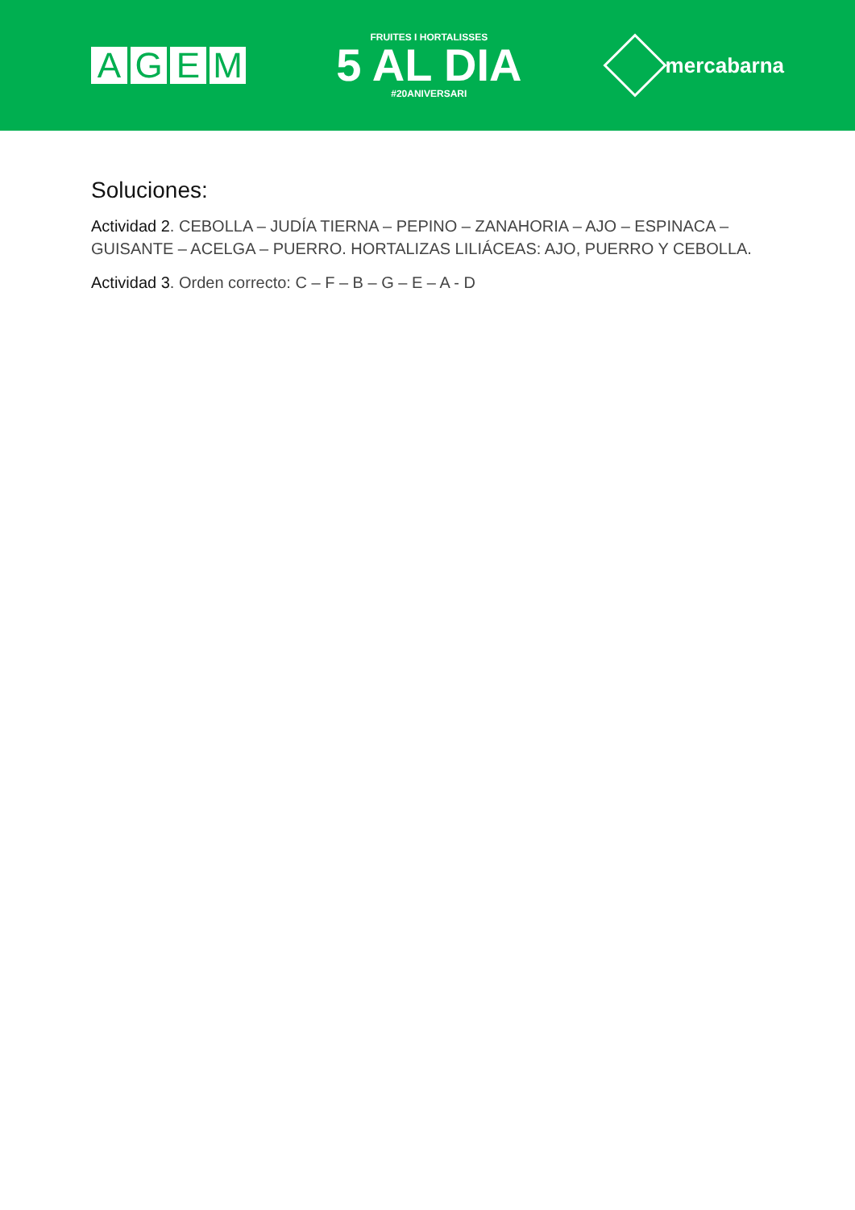AGEM
FRUITES I HORTALISSES
5 AL DIA
#20ANIVERSARI
mercabarna
Soluciones:
Actividad 2. CEBOLLA – JUDÍA TIERNA – PEPINO – ZANAHORIA – AJO – ESPINACA – GUISANTE – ACELGA – PUERRO. HORTALIZAS LILIÁCEAS: AJO, PUERRO Y CEBOLLA.
Actividad 3. Orden correcto: C – F – B – G – E – A - D